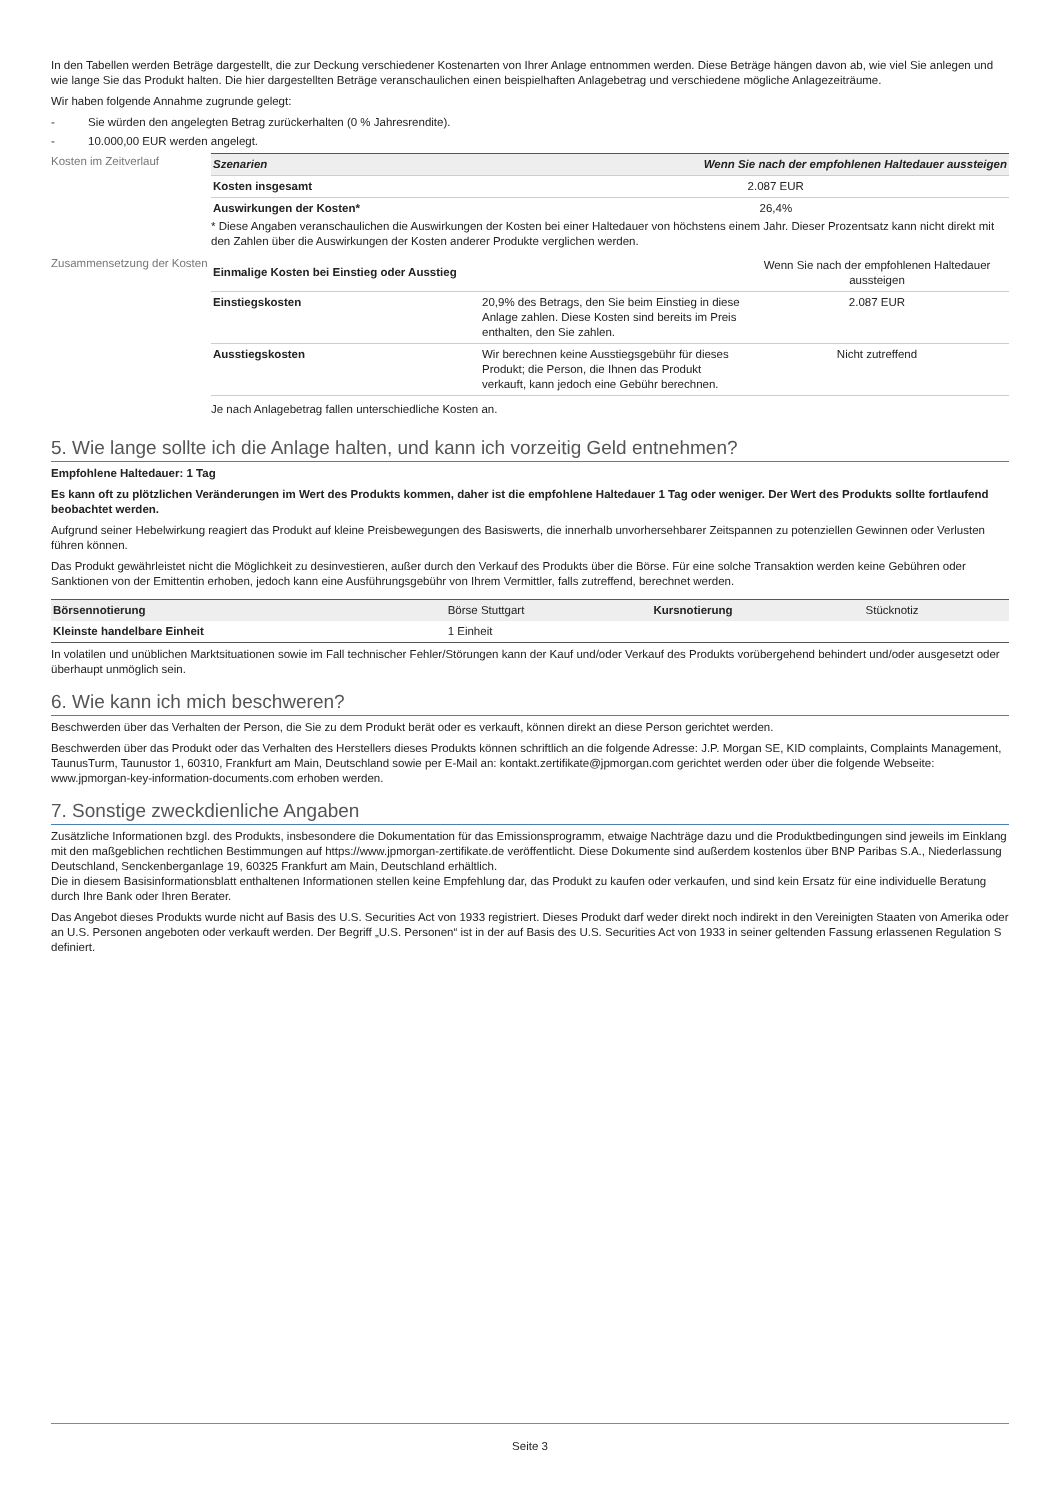In den Tabellen werden Beträge dargestellt, die zur Deckung verschiedener Kostenarten von Ihrer Anlage entnommen werden. Diese Beträge hängen davon ab, wie viel Sie anlegen und wie lange Sie das Produkt halten. Die hier dargestellten Beträge veranschaulichen einen beispielhaften Anlagebetrag und verschiedene mögliche Anlagezeiträume.
Wir haben folgende Annahme zugrunde gelegt:
- Sie würden den angelegten Betrag zurückerhalten (0 % Jahresrendite).
- 10.000,00 EUR werden angelegt.
Kosten im Zeitverlauf
| Szenarien | Wenn Sie nach der empfohlenen Haltedauer aussteigen |
| --- | --- |
| Kosten insgesamt | 2.087 EUR |
| Auswirkungen der Kosten* | 26,4% |
* Diese Angaben veranschaulichen die Auswirkungen der Kosten bei einer Haltedauer von höchstens einem Jahr. Dieser Prozentsatz kann nicht direkt mit den Zahlen über die Auswirkungen der Kosten anderer Produkte verglichen werden.
Zusammensetzung der Kosten
| Einmalige Kosten bei Einstieg oder Ausstieg | | Wenn Sie nach der empfohlenen Haltedauer aussteigen |
| Einstiegskosten | 20,9% des Betrags, den Sie beim Einstieg in diese Anlage zahlen. Diese Kosten sind bereits im Preis enthalten, den Sie zahlen. | 2.087 EUR |
| Ausstiegskosten | Wir berechnen keine Ausstiegsgebühr für dieses Produkt; die Person, die Ihnen das Produkt verkauft, kann jedoch eine Gebühr berechnen. | Nicht zutreffend |
Je nach Anlagebetrag fallen unterschiedliche Kosten an.
5. Wie lange sollte ich die Anlage halten, und kann ich vorzeitig Geld entnehmen?
Empfohlene Haltedauer: 1 Tag
Es kann oft zu plötzlichen Veränderungen im Wert des Produkts kommen, daher ist die empfohlene Haltedauer 1 Tag oder weniger. Der Wert des Produkts sollte fortlaufend beobachtet werden.
Aufgrund seiner Hebelwirkung reagiert das Produkt auf kleine Preisbewegungen des Basiswerts, die innerhalb unvorhersehbarer Zeitspannen zu potenziellen Gewinnen oder Verlusten führen können.
Das Produkt gewährleistet nicht die Möglichkeit zu desinvestieren, außer durch den Verkauf des Produkts über die Börse. Für eine solche Transaktion werden keine Gebühren oder Sanktionen von der Emittentin erhoben, jedoch kann eine Ausführungsgebühr von Ihrem Vermittler, falls zutreffend, berechnet werden.
| Börsennotierung | Börse Stuttgart | Kursnotierung | Stücknotiz |
| Kleinste handelbare Einheit | 1 Einheit | | |
In volatilen und unüblichen Marktsituationen sowie im Fall technischer Fehler/Störungen kann der Kauf und/oder Verkauf des Produkts vorübergehend behindert und/oder ausgesetzt oder überhaupt unmöglich sein.
6. Wie kann ich mich beschweren?
Beschwerden über das Verhalten der Person, die Sie zu dem Produkt berät oder es verkauft, können direkt an diese Person gerichtet werden.
Beschwerden über das Produkt oder das Verhalten des Herstellers dieses Produkts können schriftlich an die folgende Adresse: J.P. Morgan SE, KID complaints, Complaints Management, TaunusTurm, Taunustor 1, 60310, Frankfurt am Main, Deutschland sowie per E-Mail an: kontakt.zertifikate@jpmorgan.com gerichtet werden oder über die folgende Webseite: www.jpmorgan-key-information-documents.com erhoben werden.
7. Sonstige zweckdienliche Angaben
Zusätzliche Informationen bzgl. des Produkts, insbesondere die Dokumentation für das Emissionsprogramm, etwaige Nachträge dazu und die Produktbedingungen sind jeweils im Einklang mit den maßgeblichen rechtlichen Bestimmungen auf https://www.jpmorgan-zertifikate.de veröffentlicht. Diese Dokumente sind außerdem kostenlos über BNP Paribas S.A., Niederlassung Deutschland, Senckenberganlage 19, 60325 Frankfurt am Main, Deutschland erhältlich.
Die in diesem Basisinformationsblatt enthaltenen Informationen stellen keine Empfehlung dar, das Produkt zu kaufen oder verkaufen, und sind kein Ersatz für eine individuelle Beratung durch Ihre Bank oder Ihren Berater.
Das Angebot dieses Produkts wurde nicht auf Basis des U.S. Securities Act von 1933 registriert. Dieses Produkt darf weder direkt noch indirekt in den Vereinigten Staaten von Amerika oder an U.S. Personen angeboten oder verkauft werden. Der Begriff „U.S. Personen“ ist in der auf Basis des U.S. Securities Act von 1933 in seiner geltenden Fassung erlassenen Regulation S definiert.
Seite 3